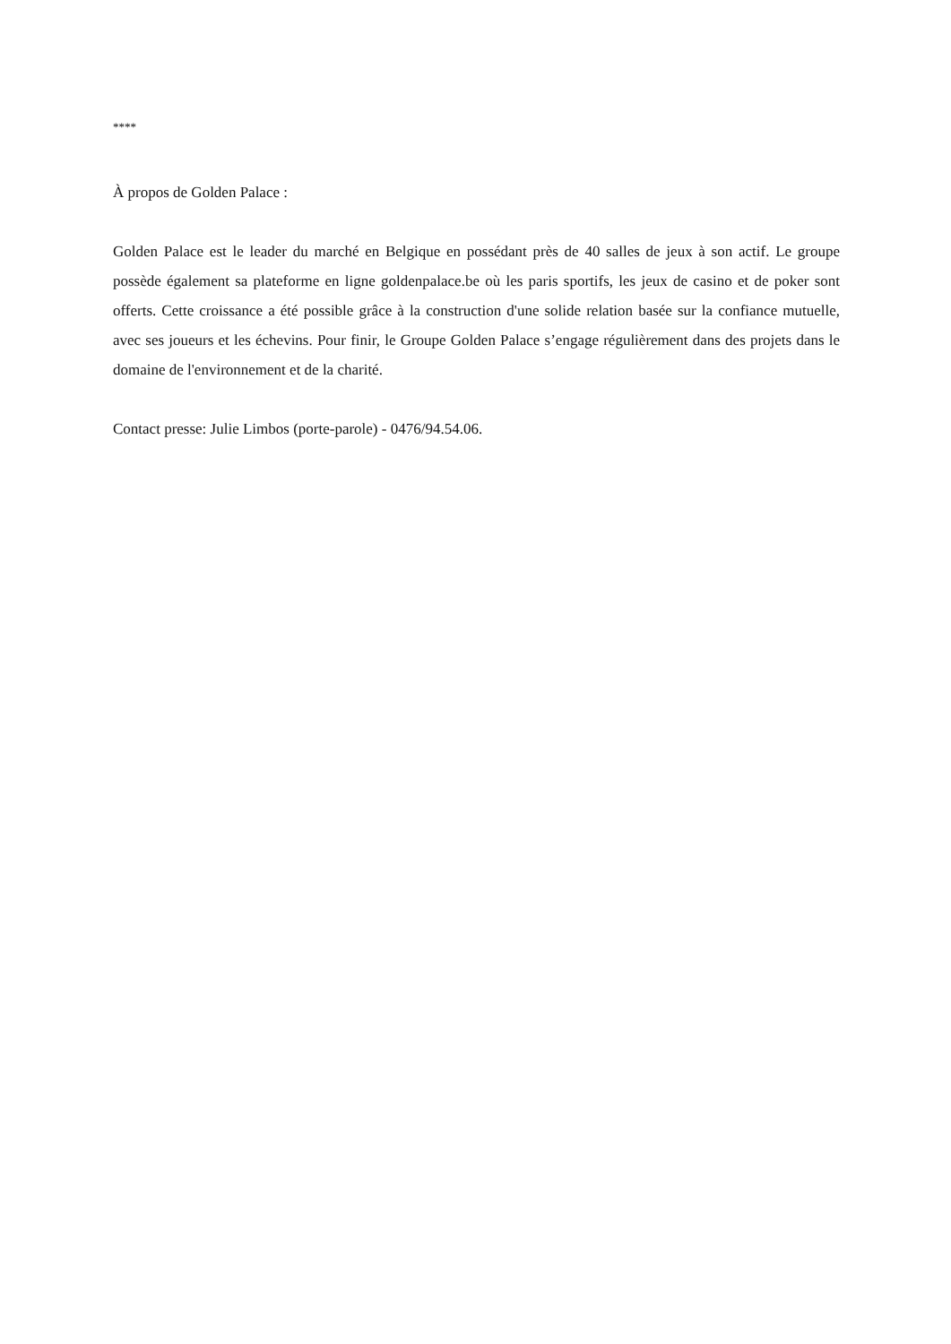****
À propos de Golden Palace :
Golden Palace est le leader du marché en Belgique en possédant près de 40 salles de jeux à son actif. Le groupe possède également sa plateforme en ligne goldenpalace.be où les paris sportifs, les jeux de casino et de poker sont offerts. Cette croissance a été possible grâce à la construction d'une solide relation basée sur la confiance mutuelle, avec ses joueurs et les échevins. Pour finir, le Groupe Golden Palace s’engage régulièrement dans des projets dans le domaine de l'environnement et de la charité.
Contact presse: Julie Limbos (porte-parole) - 0476/94.54.06.